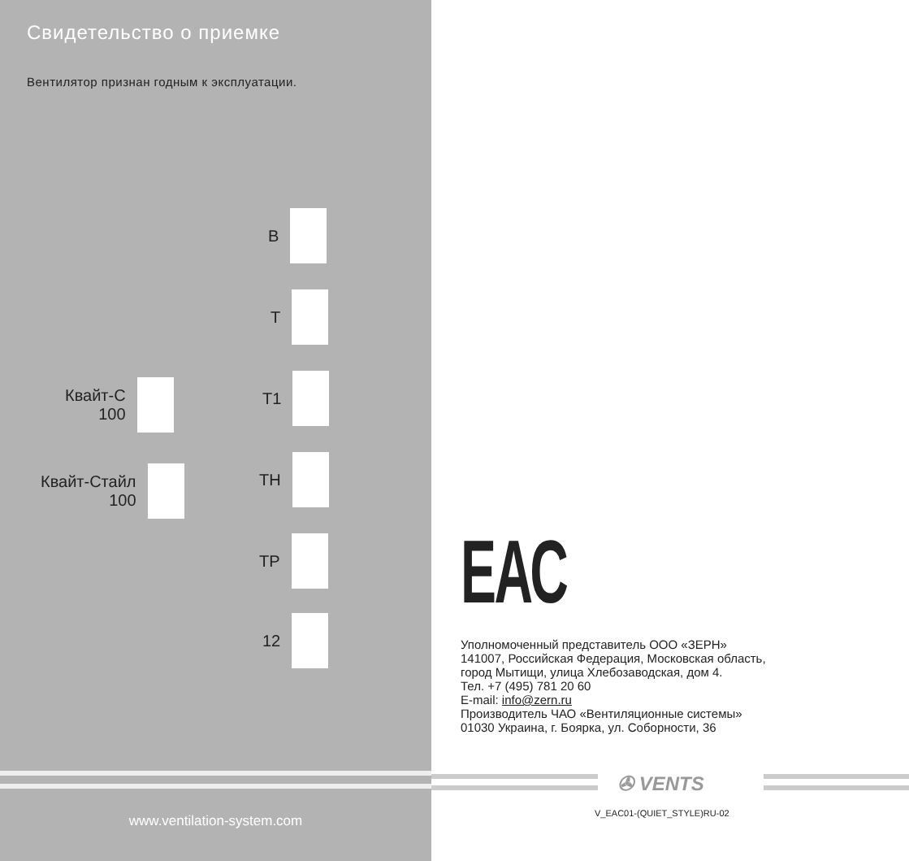Свидетельство о приемке
Вентилятор признан годным к эксплуатации.
В
Т
Квайт-С
100
Т1
Квайт-Стайл
100
ТН
ТР
12 ЕАС
Уполномоченный представитель ООО «ЗЕРН»
141007, Российская Федерация, Московская область,
город Мытищи, улица Хлебозаводская, дом 4.
Тел. +7 (495) 781 20 60
E-mail: info@zern.ru
Производитель ЧАО «Вентиляционные системы»
01030 Украина, г. Боярка, ул. Соборности, 36
✇ VENTS
V_EAC01-(QUIET_STYLE)RU-02
www.ventilation-system.com